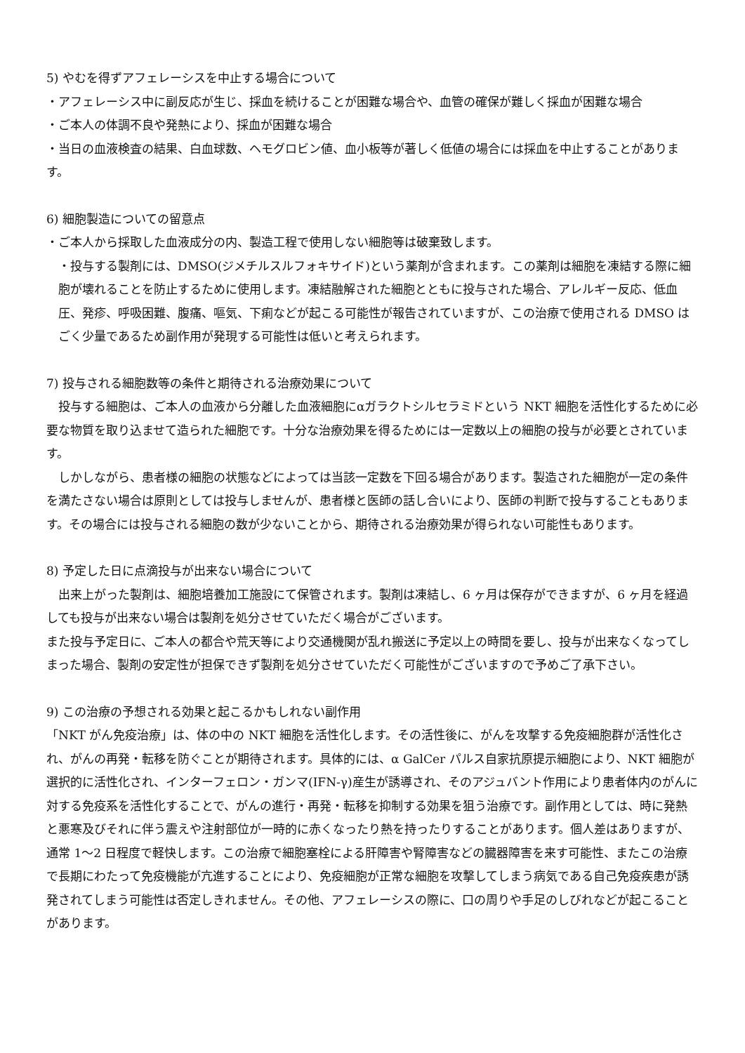5) やむを得ずアフェレーシスを中止する場合について
・アフェレーシス中に副反応が生じ、採血を続けることが困難な場合や、血管の確保が難しく採血が困難な場合
・ご本人の体調不良や発熱により、採血が困難な場合
・当日の血液検査の結果、白血球数、ヘモグロビン値、血小板等が著しく低値の場合には採血を中止することがあります。
6) 細胞製造についての留意点
・ご本人から採取した血液成分の内、製造工程で使用しない細胞等は破棄致します。
・投与する製剤には、DMSO(ジメチルスルフォキサイド)という薬剤が含まれます。この薬剤は細胞を凍結する際に細胞が壊れることを防止するために使用します。凍結融解された細胞とともに投与された場合、アレルギー反応、低血圧、発疹、呼吸困難、腹痛、嘔気、下痢などが起こる可能性が報告されていますが、この治療で使用される DMSO はごく少量であるため副作用が発現する可能性は低いと考えられます。
7) 投与される細胞数等の条件と期待される治療効果について
　投与する細胞は、ご本人の血液から分離した血液細胞にαガラクトシルセラミドという NKT 細胞を活性化するために必要な物質を取り込ませて造られた細胞です。十分な治療効果を得るためには一定数以上の細胞の投与が必要とされています。
　しかしながら、患者様の細胞の状態などによっては当該一定数を下回る場合があります。製造された細胞が一定の条件を満たさない場合は原則としては投与しませんが、患者様と医師の話し合いにより、医師の判断で投与することもあります。その場合には投与される細胞の数が少ないことから、期待される治療効果が得られない可能性もあります。
8) 予定した日に点滴投与が出来ない場合について
　出来上がった製剤は、細胞培養加工施設にて保管されます。製剤は凍結し、6 ヶ月は保存ができますが、6 ヶ月を経過しても投与が出来ない場合は製剤を処分させていただく場合がございます。
また投与予定日に、ご本人の都合や荒天等により交通機関が乱れ搬送に予定以上の時間を要し、投与が出来なくなってしまった場合、製剤の安定性が担保できず製剤を処分させていただく可能性がございますので予めご了承下さい。
9) この治療の予想される効果と起こるかもしれない副作用
「NKT がん免疫治療」は、体の中の NKT 細胞を活性化します。その活性後に、がんを攻撃する免疫細胞群が活性化され、がんの再発・転移を防ぐことが期待されます。具体的には、α GalCer パルス自家抗原提示細胞により、NKT 細胞が選択的に活性化され、インターフェロン・ガンマ(IFN-γ)産生が誘導され、そのアジュバント作用により患者体内のがんに対する免疫系を活性化することで、がんの進行・再発・転移を抑制する効果を狙う治療です。副作用としては、時に発熱と悪寒及びそれに伴う震えや注射部位が一時的に赤くなったり熱を持ったりすることがあります。個人差はありますが、通常 1～2 日程度で軽快します。この治療で細胞塞栓による肝障害や腎障害などの臓器障害を来す可能性、またこの治療で長期にわたって免疫機能が亢進することにより、免疫細胞が正常な細胞を攻撃してしまう病気である自己免疫疾患が誘発されてしまう可能性は否定しきれません。その他、アフェレーシスの際に、口の周りや手足のしびれなどが起こることがあります。